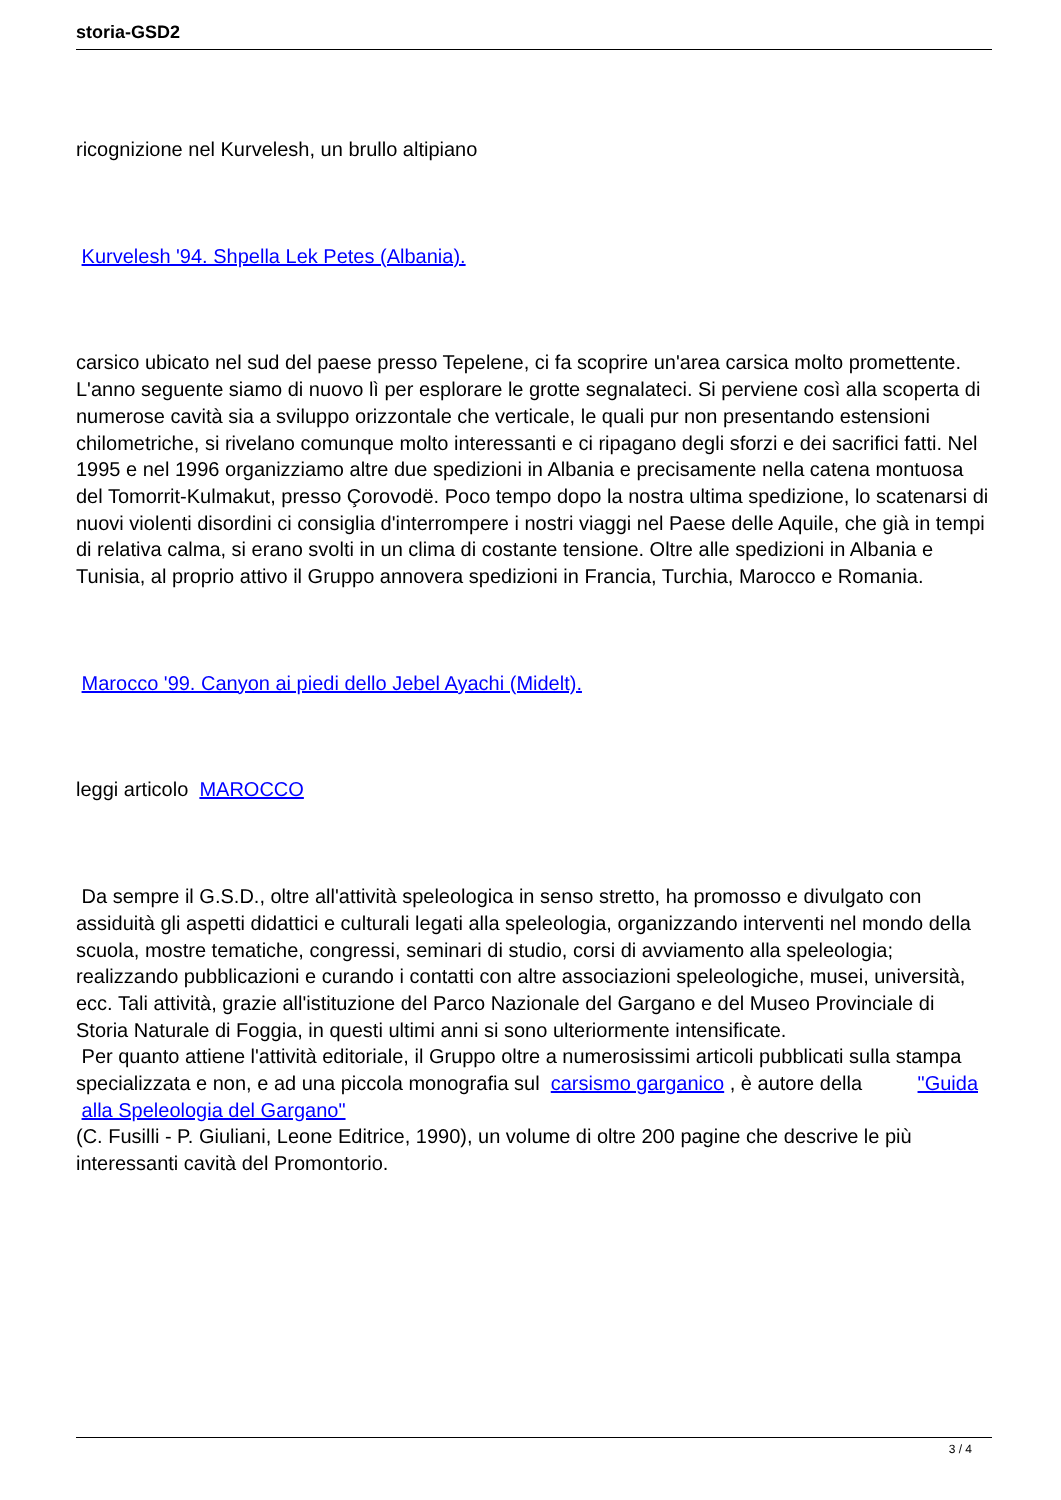storia-GSD2
ricognizione nel Kurvelesh, un brullo altipiano
Kurvelesh '94. Shpella Lek Petes (Albania).
carsico ubicato nel sud del paese presso Tepelene, ci fa scoprire un'area carsica molto promettente. L'anno seguente siamo di nuovo lì per esplorare le grotte segnalateci. Si perviene così alla scoperta di numerose cavità sia a sviluppo orizzontale che verticale, le quali pur non presentando estensioni chilometriche, si rivelano comunque molto interessanti e ci ripagano degli sforzi e dei sacrifici fatti. Nel 1995 e nel 1996 organizziamo altre due spedizioni in Albania e precisamente nella catena montuosa del Tomorrit-Kulmakut, presso Çorovodë. Poco tempo dopo la nostra ultima spedizione, lo scatenarsi di nuovi violenti disordini ci consiglia d'interrompere i nostri viaggi nel Paese delle Aquile, che già in tempi di relativa calma, si erano svolti in un clima di costante tensione. Oltre alle spedizioni in Albania e Tunisia, al proprio attivo il Gruppo annovera spedizioni in Francia, Turchia, Marocco e Romania.
Marocco '99. Canyon ai piedi dello Jebel Ayachi (Midelt).
leggi articolo MAROCCO
Da sempre il G.S.D., oltre all'attività speleologica in senso stretto, ha promosso e divulgato con assiduità gli aspetti didattici e culturali legati alla speleologia, organizzando interventi nel mondo della scuola, mostre tematiche, congressi, seminari di studio, corsi di avviamento alla speleologia; realizzando pubblicazioni e curando i contatti con altre associazioni speleologiche, musei, università, ecc. Tali attività, grazie all'istituzione del Parco Nazionale del Gargano e del Museo Provinciale di Storia Naturale di Foggia, in questi ultimi anni si sono ulteriormente intensificate.
Per quanto attiene l'attività editoriale, il Gruppo oltre a numerosissimi articoli pubblicati sulla stampa specializzata e non, e ad una piccola monografia sul carsismo garganico , è autore della "Guida
alla Speleologia del Gargano"
(C. Fusilli - P. Giuliani, Leone Editrice, 1990), un volume di oltre 200 pagine che descrive le più interessanti cavità del Promontorio.
3 / 4